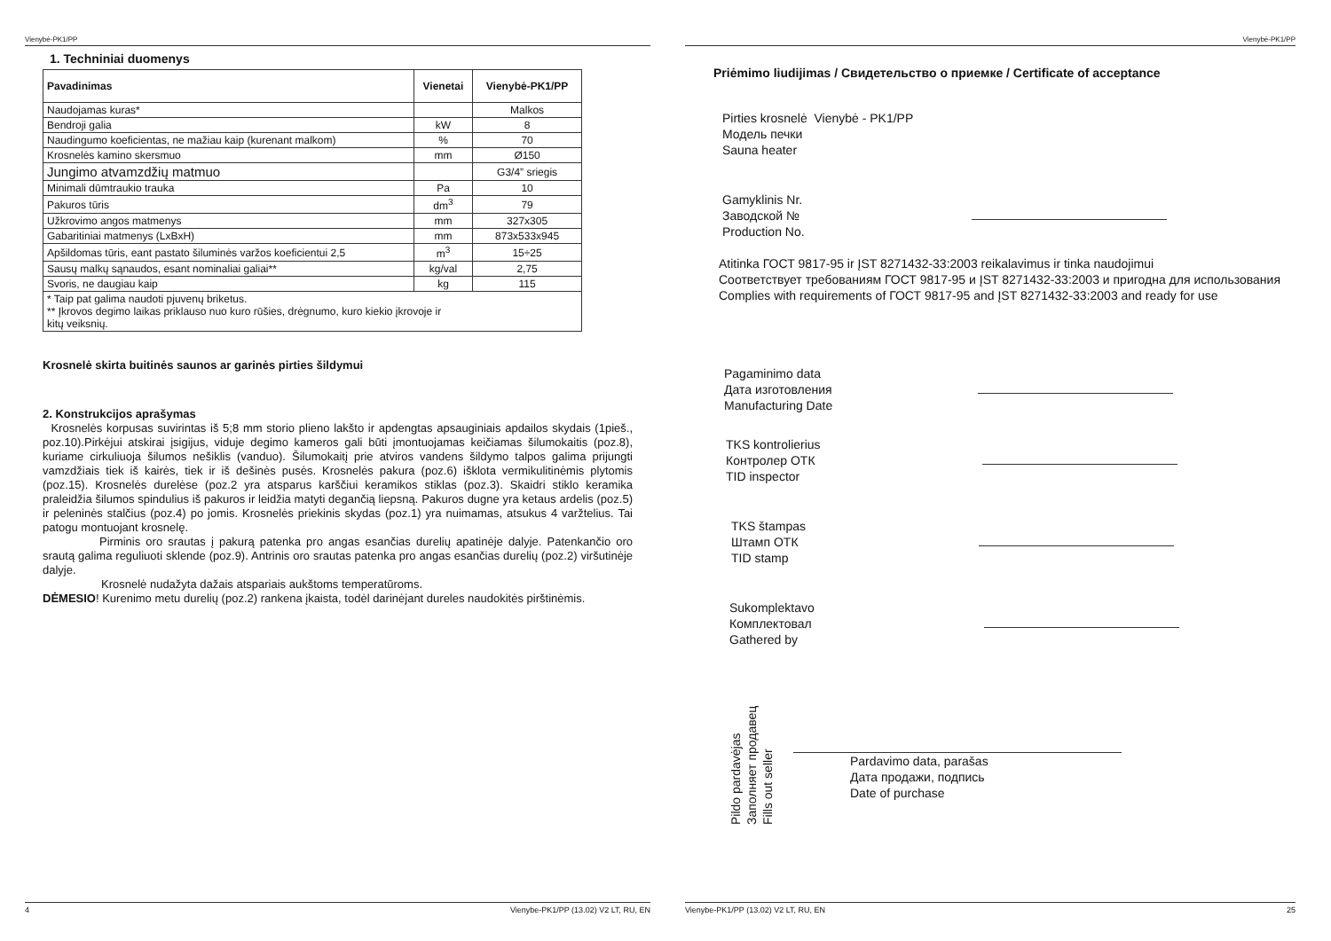Vienybė-PK1/PP
1. Techniniai duomenys
| Pavadinimas | Vienetai | Vienybė-PK1/PP |
| --- | --- | --- |
| Naudojamas kuras* | | Malkos |
| Bendroji galia | kW | 8 |
| Naudingumo koeficientas, ne mažiau kaip (kurenant malkom) | % | 70 |
| Krosnelės kamino skersmuo | mm | Ø150 |
| Jungimo atvamzdžių matmuo | | G3/4” sriegis |
| Minimali dūmtraukio trauka | Pa | 10 |
| Pakuros tūris | dm<sup>3</sup> | 79 |
| Užkrovimo angos matmenys | mm | 327x305 |
| Gabaritiniai matmenys (LxBxH) | mm | 873x533x945 |
| Apšildomas tūris, eant pastato šiluminės varžos koeficientui 2,5 | m<sup>3</sup> | 15÷25 |
| Sausų malkų sąnaudos, esant nominaliai galiai** | kg/val | 2,75 |
| Svoris, ne daugiau kaip | kg | 115 |
| * Taip pat galima naudoti pjuvenų briketus. ** Įkrovos degimo laikas priklauso nuo kuro rūšies, drėgnumo, kuro kiekio įkrovoje ir kitų veiksnių. | | |
Krosnelė skirta buitinės saunos ar garinės pirties šildymui
2. Konstrukcijos aprašymas
Krosnelės korpusas suvirintas iš 5;8 mm storio plieno lakšto ir apdengtas apsauginiais apdailos skydais (1pieš., poz.10).Pirkėjui atskirai įsigijus, viduje degimo kameros gali būti įmontuojamas keičiamas šilumokaitis (poz.8), kuriame cirkuliuoja šilumos nešiklis (vanduo). Šilumokaitį prie atviros vandens šildymo talpos galima prijungti vamzdžiais tiek iš kairės, tiek ir iš dešinės pusės. Krosnelės pakura (poz.6) išklota vermikulitinėmis plytomis (poz.15). Krosnelės durelėse (poz.2 yra atsparus karščiui keramikos stiklas (poz.3). Skaidri stiklo keramika praleidžia šilumos spindulius iš pakuros ir leidžia matyti degančią liepsną. Pakuros dugne yra ketaus ardelis (poz.5) ir peleninės stalčius (poz.4) po jomis. Krosnelės priekinis skydas (poz.1) yra nuimamas, atsukus 4 varžtelius. Tai patogu montuojant krosnelę.
Pirminis oro srautas į pakurą patenka pro angas esančias durelių apatinėje dalyje. Patenkančio oro srautą galima reguliuoti sklende (poz.9). Antrinis oro srautas patenka pro angas esančias durelių (poz.2) viršutinėje dalyje.
Krosnelė nudažyta dažais atspariais aukštoms temperatūroms.
DĖMESIO! Kurenimo metu durelių (poz.2) rankena įkaista, todėl darinėjant dureles naudokitės pirštinėmis.
4 Vienybe-PK1/PP (13.02) V2 LT, RU, EN
Vienybė-PK1/PP
Priėmimo liudijimas / Свидетельство о приемке / Certificate of acceptance
Pirties krosnelė Vienybė - PK1/PP
Модель печки
Sauna heater
Gamyklinis Nr.
Заводской №
Production No.
Atitinka ГОСТ 9817-95 ir ĮST 8271432-33:2003 reikalavimus ir tinka naudojimui
Соответствует требованиям ГОСТ 9817-95 и ĮST 8271432-33:2003 и пригодна для использования
Complies with requirements of ГОСТ 9817-95 and ĮST 8271432-33:2003 and ready for use
Pagaminimo data
Дата изготовления
Manufacturing Date
TKS kontrolierius
Контролер ОТК
TID inspector
TKS štampas
Штамп ОТК
TID stamp
Sukomplektavo
Комплектовал
Gathered by
Pildo pardavėjas
Заполняет продавец
Fills out seller
Pardavimo data, parašas
Дата продажи, подпись
Date of purchase
Vienybe-PK1/PP (13.02) V2 LT, RU, EN 25